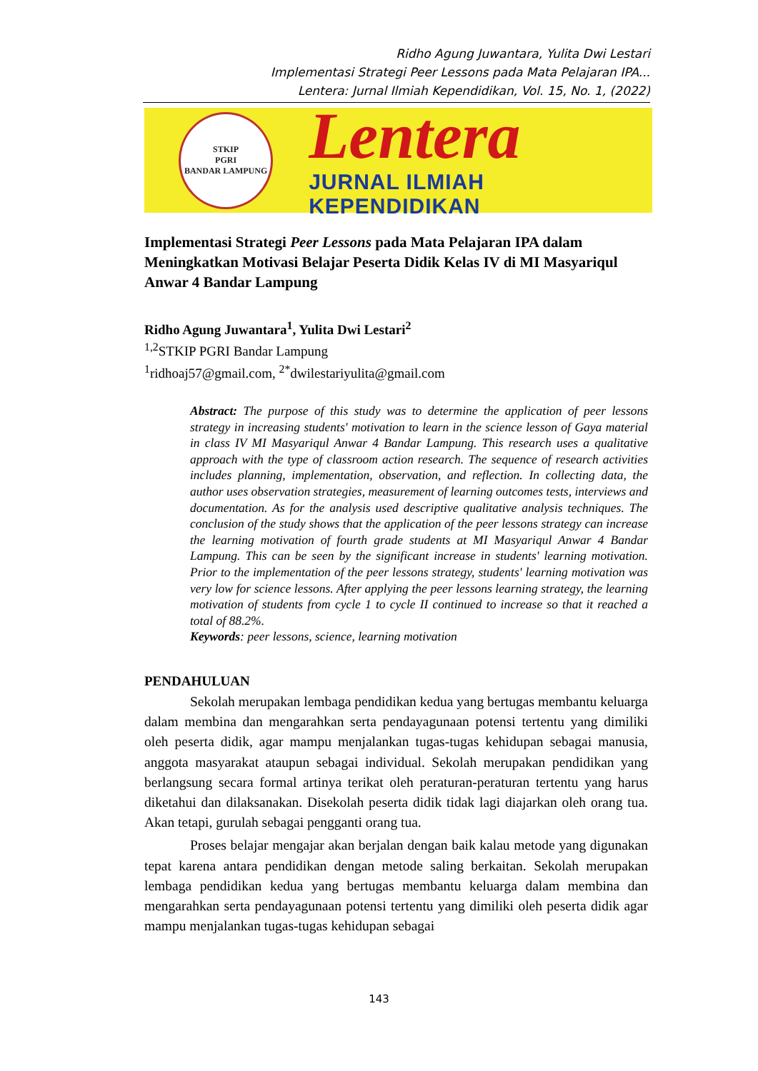Ridho Agung Juwantara, Yulita Dwi Lestari
Implementasi Strategi Peer Lessons pada Mata Pelajaran IPA...
Lentera: Jurnal Ilmiah Kependidikan, Vol. 15, No. 1, (2022)
STKIP
PGRI
BANDAR LAMPUNG
Lentera
JURNAL ILMIAH KEPENDIDIKAN
Implementasi Strategi Peer Lessons pada Mata Pelajaran IPA dalam Meningkatkan Motivasi Belajar Peserta Didik Kelas IV di MI Masyariqul Anwar 4 Bandar Lampung
Ridho Agung Juwantara<sup>1</sup>, Yulita Dwi Lestari<sup>2</sup>
<sup>1,2</sup>STKIP PGRI Bandar Lampung
<sup>1</sup> ridhoaj57@gmail.com, <sup>2*</sup>dwilestariyulita@gmail.com
Abstract: The purpose of this study was to determine the application of peer lessons strategy in increasing students' motivation to learn in the science lesson of Gaya material in class IV MI Masyariqul Anwar 4 Bandar Lampung. This research uses a qualitative approach with the type of classroom action research. The sequence of research activities includes planning, implementation, observation, and reflection. In collecting data, the author uses observation strategies, measurement of learning outcomes tests, interviews and documentation. As for the analysis used descriptive qualitative analysis techniques. The conclusion of the study shows that the application of the peer lessons strategy can increase the learning motivation of fourth grade students at MI Masyariqul Anwar 4 Bandar Lampung. This can be seen by the significant increase in students' learning motivation. Prior to the implementation of the peer lessons strategy, students' learning motivation was very low for science lessons. After applying the peer lessons learning strategy, the learning motivation of students from cycle 1 to cycle II continued to increase so that it reached a total of 88.2%.
Keywords: peer lessons, science, learning motivation
PENDAHULUAN
Sekolah merupakan lembaga pendidikan kedua yang bertugas membantu keluarga dalam membina dan mengarahkan serta pendayagunaan potensi tertentu yang dimiliki oleh peserta didik, agar mampu menjalankan tugas-tugas kehidupan sebagai manusia, anggota masyarakat ataupun sebagai individual. Sekolah merupakan pendidikan yang berlangsung secara formal artinya terikat oleh peraturan-peraturan tertentu yang harus diketahui dan dilaksanakan. Disekolah peserta didik tidak lagi diajarkan oleh orang tua. Akan tetapi, gurulah sebagai pengganti orang tua.
Proses belajar mengajar akan berjalan dengan baik kalau metode yang digunakan tepat karena antara pendidikan dengan metode saling berkaitan. Sekolah merupakan lembaga pendidikan kedua yang bertugas membantu keluarga dalam membina dan mengarahkan serta pendayagunaan potensi tertentu yang dimiliki oleh peserta didik agar mampu menjalankan tugas-tugas kehidupan sebagai
143